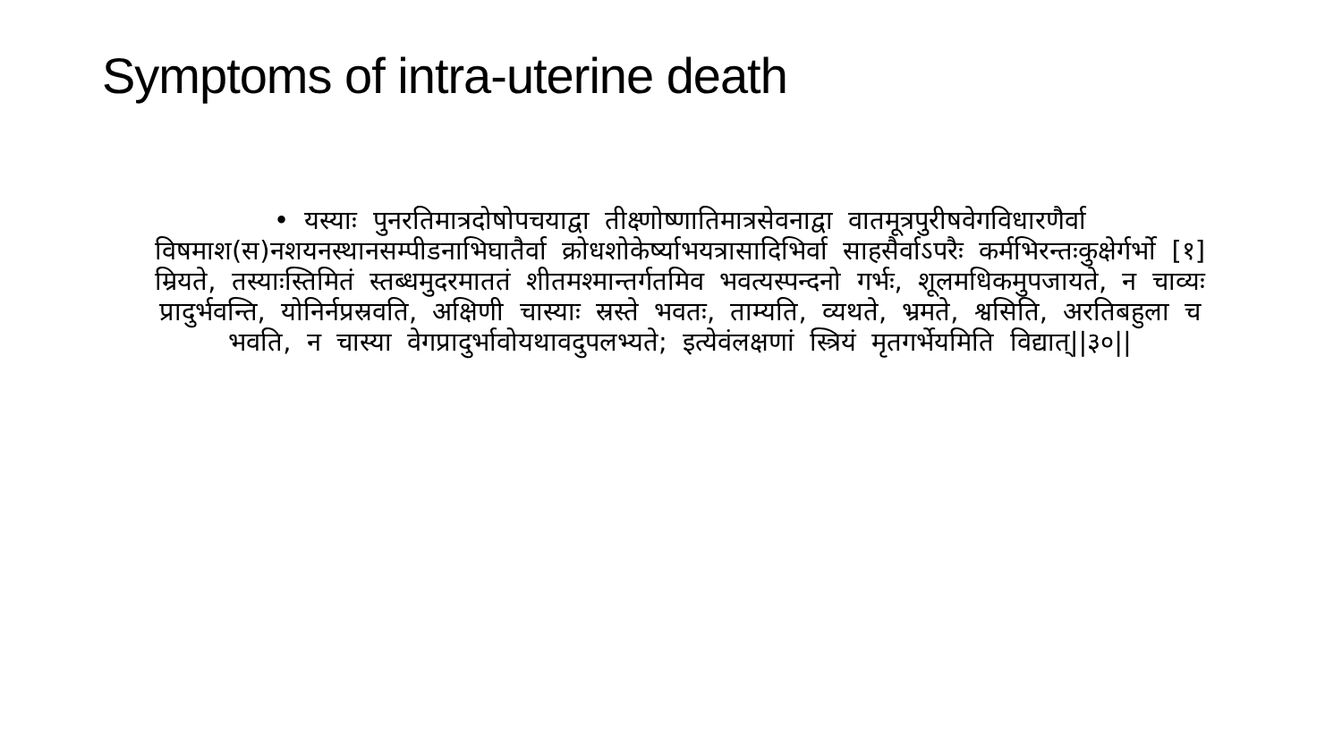Symptoms of intra-uterine death
• यस्याः पुनरतिमात्रदोषोपचयाद्वा तीक्ष्णोष्णातिमात्रसेवनाद्वा वातमूत्रपुरीषवेगविधारणैर्वा विषमाश(स)नशयनस्थानसम्पीडनाभिघातैर्वा क्रोधशोकेर्ष्याभयत्रासादिभिर्वा साहसैर्वाऽपरैः कर्मभिरन्तःकुक्षेर्गर्भो [१] म्रियते, तस्याःस्तिमितं स्तब्धमुदरमाततं शीतमश्मान्तर्गतमिव भवत्यस्पन्दनो गर्भः, शूलमधिकमुपजायते, न चाव्यः प्रादुर्भवन्ति, योनिर्नप्रस्रवति, अक्षिणी चास्याः स्रस्ते भवतः, ताम्यति, व्यथते, भ्रमते, श्वसिति, अरतिबहुला च भवति, न चास्या वेगप्रादुर्भावोयथावदुपलभ्यते; इत्येवंलक्षणां स्त्रियं मृतगर्भेयमिति विद्यात्||३०||